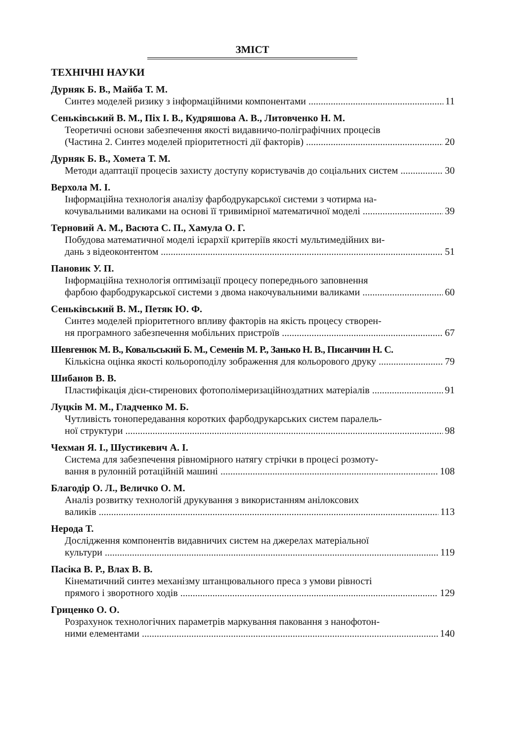ЗМІСТ
ТЕХНІЧНІ НАУКИ
Дурняк Б. В., Майба Т. М.
Синтез моделей ризику з інформаційними компонентами 11
Сеньківський В. М., Піх І. В., Кудряшова А. В., Литовченко Н. М.
Теоретичні основи забезпечення якості видавничо-поліграфічних процесів
(Частина 2. Синтез моделей пріоритетності дії факторів) 20
Дурняк Б. В., Хомета Т. М.
Методи адаптації процесів захисту доступу користувачів до соціальних систем 30
Верхола М. І.
Інформаційна технологія аналізу фарбодрукарської системи з чотирма на-
кочувальними валиками на основі її тривимірної математичної моделі 39
Терновий А. М., Васюта С. П., Хамула О. Г.
Побудова математичної моделі ієрархії критеріїв якості мультимедійних ви-
дань з відеоконтентом 51
Пановик У. П.
Інформаційна технологія оптимізації процесу попереднього заповнення
фарбою фарбодрукарської системи з двома накочувальними валиками 60
Сеньківський В. М., Петяк Ю. Ф.
Синтез моделей пріоритетного впливу факторів на якість процесу створен-
ня програмного забезпечення мобільних пристроїв 67
Шевгенюк М. В., Ковальський Б. М., Семенів М. Р., Занько Н. В., Писанчин Н. С.
Кількісна оцінка якості кольороподілу зображення для кольорового друку 79
Шибанов В. В.
Пластифікація дієн-стиренових фотополімеризаційноздатних матеріалів 91
Луцків М. М., Гладченко М. Б.
Чутливість тонопередавання коротких фарбодрукарських систем паралель-
ної структури 98
Чехман Я. І., Шустикевич А. І.
Система для забезпечення рівномірного натягу стрічки в процесі розмоту-
вання в рулонній ротаційній машині 108
Благодір О. Л., Величко О. М.
Аналіз розвитку технологій друкування з використанням анілоксових
валиків 113
Нерода Т.
Дослідження компонентів видавничих систем на джерелах матеріальної
культури 119
Пасіка В. Р., Влах В. В.
Кінематичний синтез механізму штанцювального преса з умови рівності
прямого і зворотного ходів 129
Гриценко О. О.
Розрахунок технологічних параметрів маркування паковання з нанофотон-
ними елементами 140